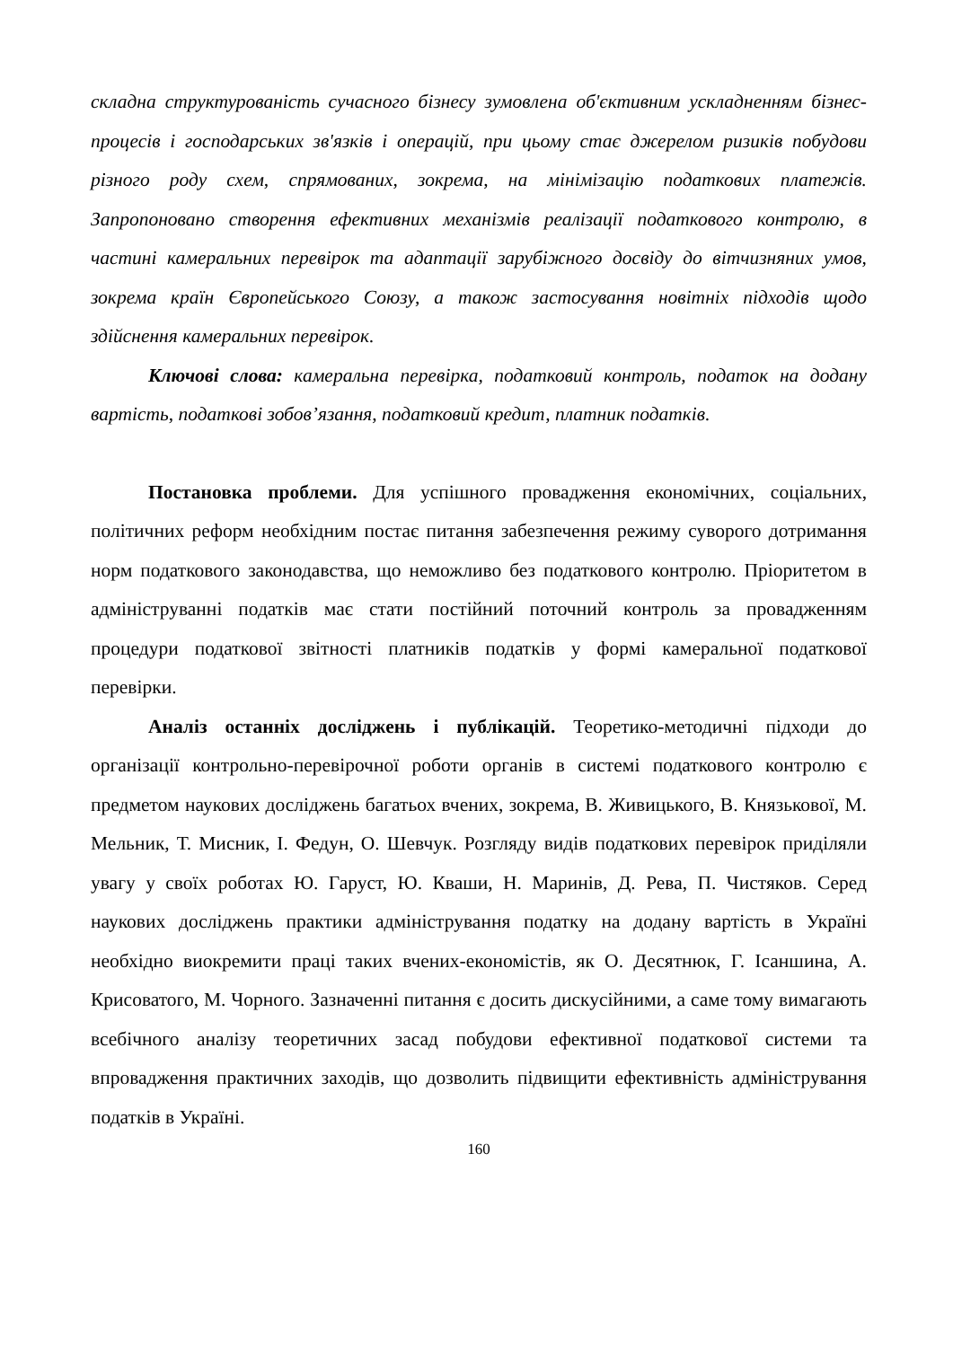складна структурованість сучасного бізнесу зумовлена об'єктивним ускладненням бізнес-процесів і господарських зв'язків і операцій, при цьому стає джерелом ризиків побудови різного роду схем, спрямованих, зокрема, на мінімізацію податкових платежів. Запропоновано створення ефективних механізмів реалізації податкового контролю, в частині камеральних перевірок та адаптації зарубіжного досвіду до вітчизняних умов, зокрема країн Європейського Союзу, а також застосування новітніх підходів щодо здійснення камеральних перевірок.
Ключові слова: камеральна перевірка, податковий контроль, податок на додану вартість, податкові зобов’язання, податковий кредит, платник податків.
Постановка проблеми. Для успішного провадження економічних, соціальних, політичних реформ необхідним постає питання забезпечення режиму суворого дотримання норм податкового законодавства, що неможливо без податкового контролю. Пріоритетом в адмініструванні податків має стати постійний поточний контроль за провадженням процедури податкової звітності платників податків у формі камеральної податкової перевірки.
Аналіз останніх досліджень і публікацій. Теоретико-методичні підходи до організації контрольно-перевірочної роботи органів в системі податкового контролю є предметом наукових досліджень багатьох вчених, зокрема, В. Живицького, В. Князькової, М. Мельник, Т. Мисник, І. Федун, О. Шевчук. Розгляду видів податкових перевірок приділяли увагу у своїх роботах Ю. Гаруст, Ю. Кваши, Н. Маринів, Д. Рева, П. Чистяков. Серед наукових досліджень практики адміністрування податку на додану вартість в Україні необхідно виокремити праці таких вчених-економістів, як О. Десятнюк, Г. Ісаншина, А. Крисоватого, М. Чорного. Зазначенні питання є досить дискусійними, а саме тому вимагають всебічного аналізу теоретичних засад побудови ефективної податкової системи та впровадження практичних заходів, що дозволить підвищити ефективність адміністрування податків в Україні.
160